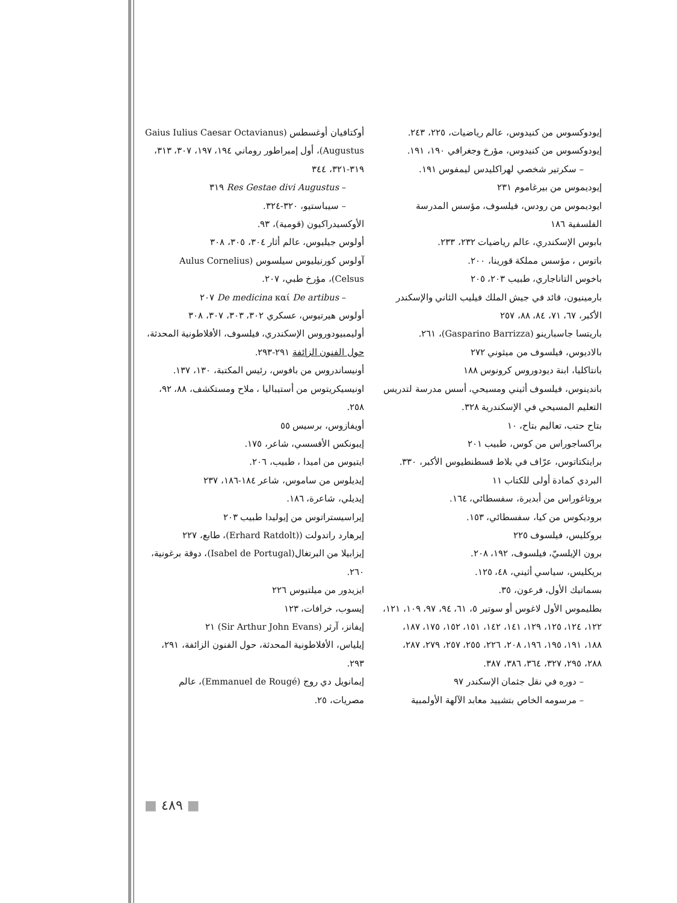أوكتافيان أوغسطس (Gaius Iulius Caesar Octavianus Augustus)، أول إمبراطور روماني ١٩٤، ١٩٧، ٣٠٧، ٣١٣، ٣١٩-٣٢١، ٣٤٤
– Res Gestae divi Augustus ٣١٩
– سيباستيو، ٣٢٠-٣٢٤.
الأوكسيدراكيون (قومية)، ٩٣.
أولوس جيليوس، عالم أثار ٣٠٤، ٣٠٥، ٣٠٨
آولوس كورنيليوس سيلسوس (Aulus Cornelius Celsus)، مؤرخ طبي، ٢٠٧.
– De medicina καί De artibus ٢٠٧
أولوس هيرتيوس، عسكري ٣٠٢، ٣٠٣، ٣٠٧، ٣٠٨
أوليمبيودوروس الإسكندري، فيلسوف، الأفلاطونية المحدثة، حول الفنون الزائفة ٢٩١-٢٩٣.
أونيساندروس من بافوس، رئيس المكتبة، ١٣٠، ١٣٧.
اونيسيكريتوس من أستيباليا ، ملاح ومستكشف، ٨٨، ٩٢، ٢٥٨.
أويفازوس، برسيس ٥٥
إيبونكس الأفسسي، شاعر، ١٧٥.
ايتيوس من اميدا ، طبيب، ٢٠٦.
إيديلوس من ساموس، شاعر ١٨٤-١٨٦، ٢٣٧
إيديلي، شاعرة، ١٨٦.
إيراسيستراتوس من إيوليدا طبيب ٢٠٣
إيرهارد راتدولت ((Erhard Ratdolt)، طابع، ٢٢٧
إيزابيلا من البرتغال(Isabel de Portugal)، دوقة برغونية، ٢٦٠.
ايزيدور من ميلتيوس ٢٢٦
إيسوب، خرافات، ١٢٣
إيفانز، آرثر (Sir Arthur John Evans) ٢١
إيلياس، الأفلاطونية المحدثة، حول الفنون الزائفة، ٢٩١، ٢٩٣.
إيمانويل دي روج (Emmanuel de Rougé)، عالم مصريات، ٢٥.
إيودوكسوس من كنيدوس، عالم رياضيات، ٢٢٥، ٢٤٣.
إيودوكسوس من كنيدوس، مؤرخ وجغرافي ١٩٠، ١٩١.
– سكرتير شخصي لهراكليدس ليمفوس ١٩١.
إيوديموس من بيرغاموم ٢٣١
ايوديموس من رودس، فيلسوف، مؤسس المدرسة الفلسفية ١٨٦
بابوس الإسكندري، عالم رياضيات ٢٣٢، ٢٣٣.
باتوس ، مؤسس مملكة قورينا، ٢٠٠.
باخوس التاناجاري، طبيب ٢٠٣، ٢٠٥
بارمينيون، قائد في جيش الملك فيليب الثاني والإسكندر الأكبر، ٦٧، ٧١، ٨٤، ٨٨، ٢٥٧
باريتسا جاسبارينو (Gasparino Barrizza)، ٢٦١.
بالاديوس، فيلسوف من ميثوني ٢٧٢
بانتاكليا، ابنة ديودوروس كرونوس ١٨٨
باندينوس، فيلسوف أثيني ومسيحي، أسس مدرسة لتدريس التعليم المسيحي في الإسكندرية ٣٢٨.
بتاح حتب، تعاليم بتاح، ١٠
براكساجوراس من كوس، طبيب ٢٠١
برايتكتاتوس، عرّاف في بلاط قسطنطيوس الأكبر، ٣٣٠.
البردي كمادة أولى للكتاب ١١
بروتاغوراس من أبديرة، سفسطائي، ١٦٤.
بروديكوس من كيا، سفسطائي، ١٥٣.
بروكليس، فيلسوف ٢٢٥
برون الإيلسيّ، فيلسوف، ١٩٢، ٢٠٨.
بريكليس، سياسي أثيني، ٤٨، ١٢٥.
بسماتيك الأول، فرعون، ٣٥.
بطليموس الأول لاغوس أو سوتير ٥، ٦١، ٩٤، ٩٧، ١٠٩، ١٢١، ١٢٢، ١٢٤، ١٢٥، ١٢٩، ١٤١، ١٤٢، ١٥١، ١٥٢، ١٧٥، ١٨٧، ١٨٨، ١٩١، ١٩٥، ١٩٦، ٢٠٨، ٢٢٦، ٢٥٥، ٢٥٧، ٢٧٩، ٢٨٧، ٢٨٨، ٢٩٥، ٣٢٧، ٣٦٤، ٣٨٦، ٣٨٧.
– دوره في نقل جثمان الإسكندر ٩٧
– مرسومه الخاص بتشييد معابد الآلهة الأولمبية
■ ٤٨٩ ■